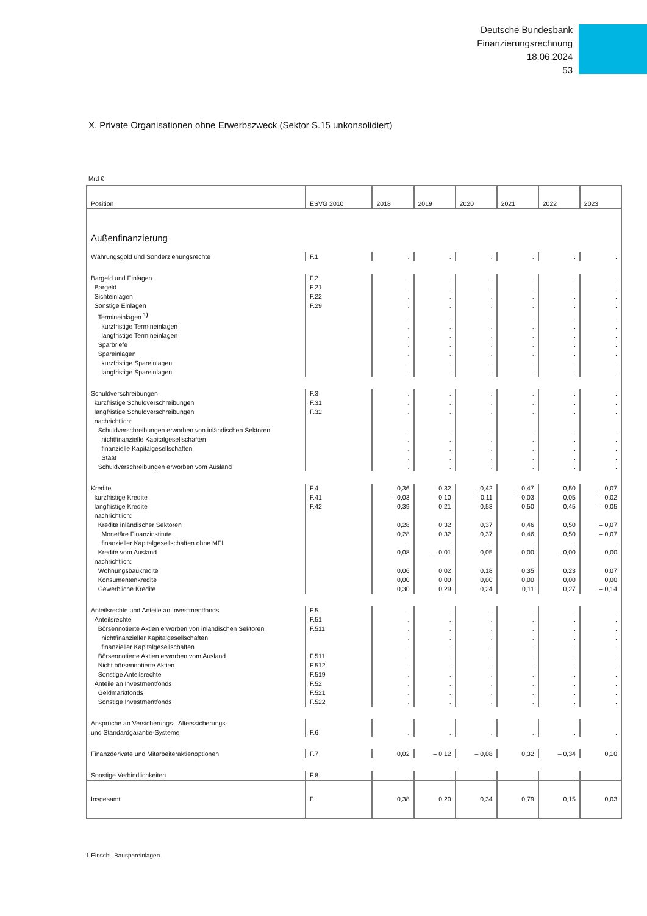Deutsche Bundesbank
Finanzierungsrechnung
18.06.2024
53
X. Private Organisationen ohne Erwerbszweck (Sektor S.15 unkonsolidiert)
Mrd €
| Position | ESVG 2010 | 2018 | 2019 | 2020 | 2021 | 2022 | 2023 |
| --- | --- | --- | --- | --- | --- | --- | --- |
| Außenfinanzierung | | | | | | | |
| Währungsgold und Sonderziehungsrechte | F.1 | . | . | . | . | . | . |
| Bargeld und Einlagen | F.2 | . | . | . | . | . | . |
| Bargeld | F.21 | . | . | . | . | . | . |
| Sichteinlagen | F.22 | . | . | . | . | . | . |
| Sonstige Einlagen | F.29 | . | . | . | . | . | . |
| Termineinlagen <sup>1)</sup> | | . | . | . | . | . | . |
| kurzfristige Termineinlagen | | . | . | . | . | . | . |
| langfristige Termineinlagen | | . | . | . | . | . | . |
| Sparbriefe | | . | . | . | . | . | . |
| Spareinlagen | | . | . | . | . | . | . |
| kurzfristige Spareinlagen | | . | . | . | . | . | . |
| langfristige Spareinlagen | | . | . | . | . | . | . |
| Schuldverschreibungen | F.3 | . | . | . | . | . | . |
| kurzfristige Schuldverschreibungen | F.31 | . | . | . | . | . | . |
| langfristige Schuldverschreibungen | F.32 | . | . | . | . | . | . |
| nachrichtlich: | | | | | | | |
| Schuldverschreibungen erworben von inländischen Sektoren | | . | . | . | . | . | . |
| nichtfinanzielle Kapitalgesellschaften | | . | . | . | . | . | . |
| finanzielle Kapitalgesellschaften | | . | . | . | . | . | . |
| Staat | | . | . | . | . | . | . |
| Schuldverschreibungen erworben vom Ausland | | . | . | . | . | . | . |
| Kredite | F.4 | 0,36 | 0,32 | – 0,42 | – 0,47 | 0,50 | – 0,07 |
| kurzfristige Kredite | F.41 | – 0,03 | 0,10 | – 0,11 | – 0,03 | 0,05 | – 0,02 |
| langfristige Kredite | F.42 | 0,39 | 0,21 | 0,53 | 0,50 | 0,45 | – 0,05 |
| nachrichtlich: | | | | | | | |
| Kredite inländischer Sektoren | | 0,28 | 0,32 | 0,37 | 0,46 | 0,50 | – 0,07 |
| Monetäre Finanzinstitute | | 0,28 | 0,32 | 0,37 | 0,46 | 0,50 | – 0,07 |
| finanzieller Kapitalgesellschaften ohne MFI | | . | . | . | . | . | . |
| Kredite vom Ausland | | 0,08 | – 0,01 | 0,05 | 0,00 | – 0,00 | 0,00 |
| nachrichtlich: | | | | | | | |
| Wohnungsbaukredite | | 0,06 | 0,02 | 0,18 | 0,35 | 0,23 | 0,07 |
| Konsumentenkredite | | 0,00 | 0,00 | 0,00 | 0,00 | 0,00 | 0,00 |
| Gewerbliche Kredite | | 0,30 | 0,29 | 0,24 | 0,11 | 0,27 | – 0,14 |
| Anteilsrechte und Anteile an Investmentfonds | F.5 | . | . | . | . | . | . |
| Anteilsrechte | F.51 | . | . | . | . | . | . |
| Börsennotierte Aktien erworben von inländischen Sektoren | F.511 | . | . | . | . | . | . |
| nichtfinanzieller Kapitalgesellschaften | | . | . | . | . | . | . |
| finanzieller Kapitalgesellschaften | | . | . | . | . | . | . |
| Börsennotierte Aktien erworben vom Ausland | F.511 | . | . | . | . | . | . |
| Nicht börsennotierte Aktien | F.512 | . | . | . | . | . | . |
| Sonstige Anteilsrechte | F.519 | . | . | . | . | . | . |
| Anteile an Investmentfonds | F.52 | . | . | . | . | . | . |
| Geldmarktfonds | F.521 | . | . | . | . | . | . |
| Sonstige Investmentfonds | F.522 | . | . | . | . | . | . |
| Ansprüche an Versicherungs-, Alterssicherungs- und Standardgarantie-Systeme | F.6 | . | . | . | . | . | . |
| Finanzderivate und Mitarbeiteraktienoptionen | F.7 | 0,02 | – 0,12 | – 0,08 | 0,32 | – 0,34 | 0,10 |
| Sonstige Verbindlichkeiten | F.8 | . | . | . | . | . | . |
| Insgesamt | F | 0,38 | 0,20 | 0,34 | 0,79 | 0,15 | 0,03 |
1 Einschl. Bauspareinlagen.